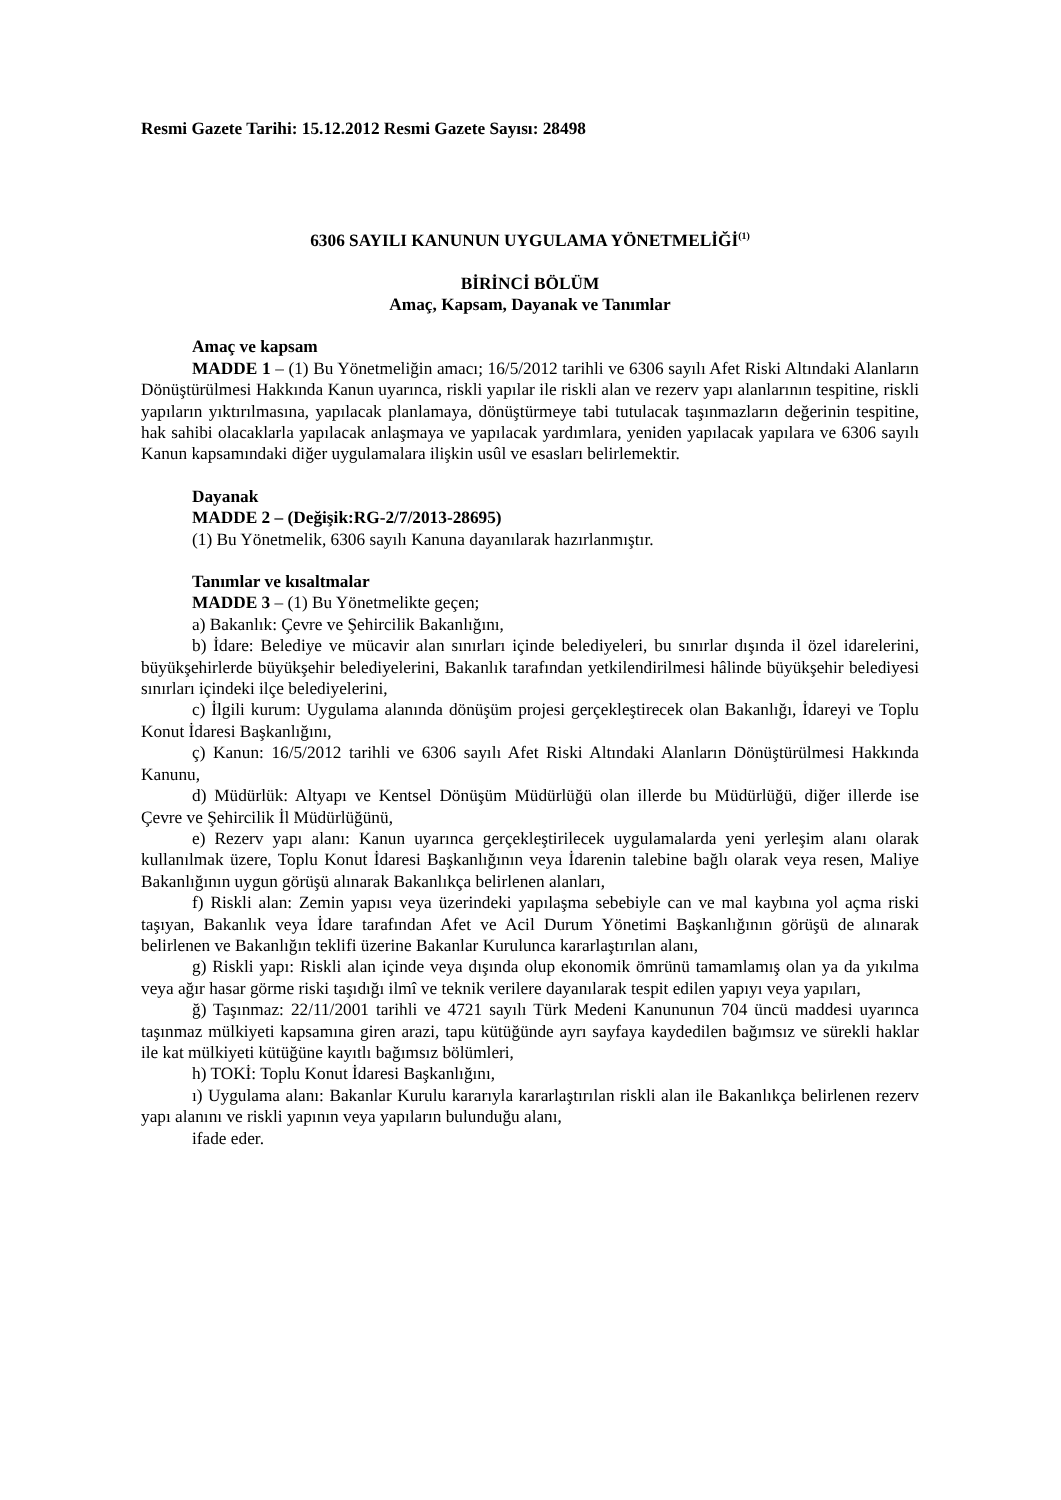Resmi Gazete Tarihi: 15.12.2012 Resmi Gazete Sayısı: 28498
6306 SAYILI KANUNUN UYGULAMA YÖNETMELİĞİ<sup>(1)</sup>
BİRİNCİ BÖLÜM
Amaç, Kapsam, Dayanak ve Tanımlar
Amaç ve kapsam
MADDE 1 – (1) Bu Yönetmeliğin amacı; 16/5/2012 tarihli ve 6306 sayılı Afet Riski Altındaki Alanların Dönüştürülmesi Hakkında Kanun uyarınca, riskli yapılar ile riskli alan ve rezerv yapı alanlarının tespitine, riskli yapıların yıktırılmasına, yapılacak planlamaya, dönüştürmeye tabi tutulacak taşınmazların değerinin tespitine, hak sahibi olacaklarla yapılacak anlaşmaya ve yapılacak yardımlara, yeniden yapılacak yapılara ve 6306 sayılı Kanun kapsamındaki diğer uygulamalara ilişkin usûl ve esasları belirlemektir.
Dayanak
MADDE 2 – (Değişik:RG-2/7/2013-28695)
(1) Bu Yönetmelik, 6306 sayılı Kanuna dayanılarak hazırlanmıştır.
Tanımlar ve kısaltmalar
MADDE 3 – (1) Bu Yönetmelikte geçen;
a) Bakanlık: Çevre ve Şehircilik Bakanlığını,
b) İdare: Belediye ve mücavir alan sınırları içinde belediyeleri, bu sınırlar dışında il özel idarelerini, büyükşehirlerde büyükşehir belediyelerini, Bakanlık tarafından yetkilendirilmesi hâlinde büyükşehir belediyesi sınırları içindeki ilçe belediyelerini,
c) İlgili kurum: Uygulama alanında dönüşüm projesi gerçekleştirecek olan Bakanlığı, İdareyi ve Toplu Konut İdaresi Başkanlığını,
ç) Kanun: 16/5/2012 tarihli ve 6306 sayılı Afet Riski Altındaki Alanların Dönüştürülmesi Hakkında Kanunu,
d) Müdürlük: Altyapı ve Kentsel Dönüşüm Müdürlüğü olan illerde bu Müdürlüğü, diğer illerde ise Çevre ve Şehircilik İl Müdürlüğünü,
e) Rezerv yapı alanı: Kanun uyarınca gerçekleştirilecek uygulamalarda yeni yerleşim alanı olarak kullanılmak üzere, Toplu Konut İdaresi Başkanlığının veya İdarenin talebine bağlı olarak veya resen, Maliye Bakanlığının uygun görüşü alınarak Bakanlıkça belirlenen alanları,
f) Riskli alan: Zemin yapısı veya üzerindeki yapılaşma sebebiyle can ve mal kaybına yol açma riski taşıyan, Bakanlık veya İdare tarafından Afet ve Acil Durum Yönetimi Başkanlığının görüşü de alınarak belirlenen ve Bakanlığın teklifi üzerine Bakanlar Kurulunca kararlaştırılan alanı,
g) Riskli yapı: Riskli alan içinde veya dışında olup ekonomik ömrünü tamamlamış olan ya da yıkılma veya ağır hasar görme riski taşıdığı ilmî ve teknik verilere dayanılarak tespit edilen yapıyı veya yapıları,
ğ) Taşınmaz: 22/11/2001 tarihli ve 4721 sayılı Türk Medeni Kanununun 704 üncü maddesi uyarınca taşınmaz mülkiyeti kapsamına giren arazi, tapu kütüğünde ayrı sayfaya kaydedilen bağımsız ve sürekli haklar ile kat mülkiyeti kütüğüne kayıtlı bağımsız bölümleri,
h) TOKİ: Toplu Konut İdaresi Başkanlığını,
ı) Uygulama alanı: Bakanlar Kurulu kararıyla kararlaştırılan riskli alan ile Bakanlıkça belirlenen rezerv yapı alanını ve riskli yapının veya yapıların bulunduğu alanı,
ifade eder.